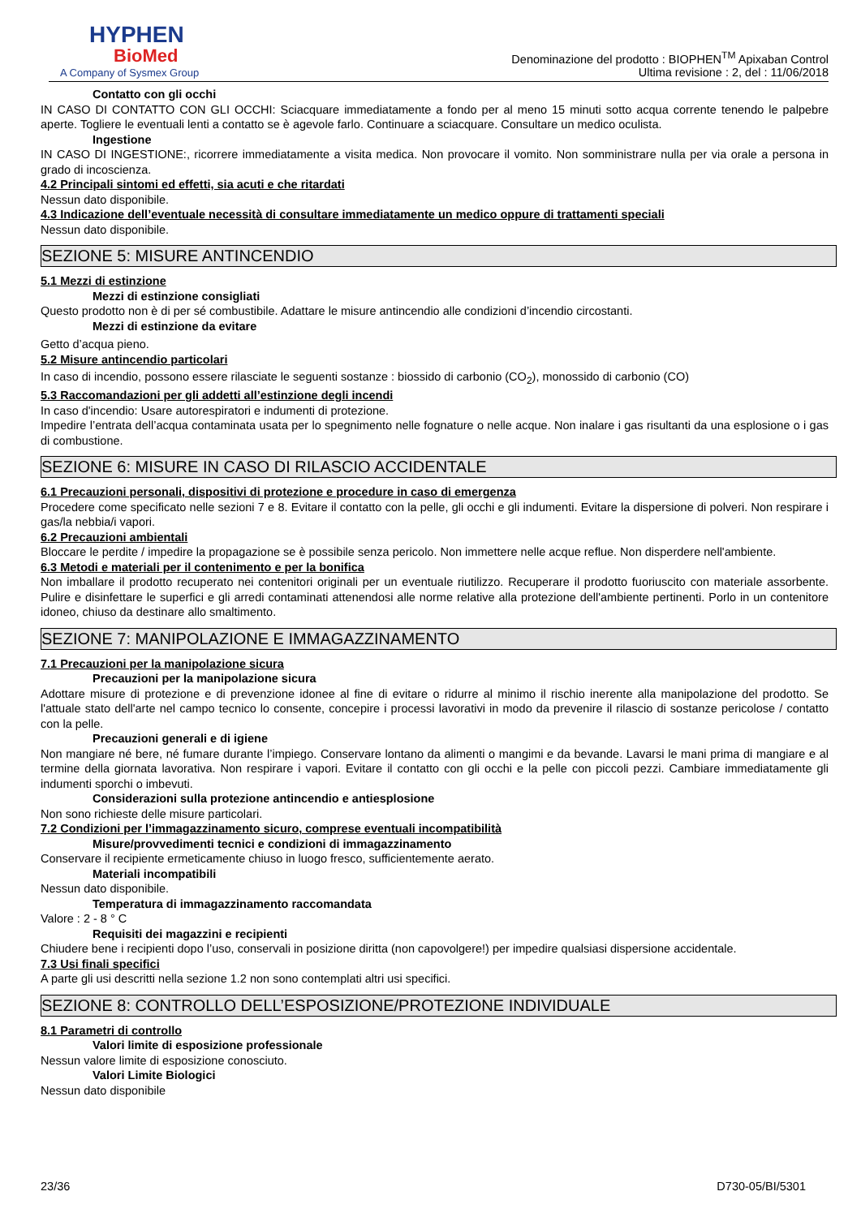HYPHEN
BioMed
A Company of Sysmex Group
Denominazione del prodotto : BIOPHEN<sup>TM</sup> Apixaban Control
Ultima revisione : 2, del : 11/06/2018
Contatto con gli occhi
IN CASO DI CONTATTO CON GLI OCCHI: Sciacquare immediatamente a fondo per al meno 15 minuti sotto acqua corrente tenendo le palpebre aperte. Togliere le eventuali lenti a contatto se è agevole farlo. Continuare a sciacquare. Consultare un medico oculista.
Ingestione
IN CASO DI INGESTIONE:, ricorrere immediatamente a visita medica. Non provocare il vomito. Non somministrare nulla per via orale a persona in grado di incoscienza.
4.2 Principali sintomi ed effetti, sia acuti e che ritardati
Nessun dato disponibile.
4.3 Indicazione dell’eventuale necessità di consultare immediatamente un medico oppure di trattamenti speciali
Nessun dato disponibile.
SEZIONE 5: MISURE ANTINCENDIO
5.1 Mezzi di estinzione
Mezzi di estinzione consigliati
Questo prodotto non è di per sé combustibile. Adattare le misure antincendio alle condizioni d’incendio circostanti.
Mezzi di estinzione da evitare
Getto d’acqua pieno.
5.2 Misure antincendio particolari
In caso di incendio, possono essere rilasciate le seguenti sostanze : biossido di carbonio (CO<sub>2</sub>), monossido di carbonio (CO)
5.3 Raccomandazioni per gli addetti all’estinzione degli incendi
In caso d'incendio: Usare autorespiratori e indumenti di protezione.
Impedire l’entrata dell’acqua contaminata usata per lo spegnimento nelle fognature o nelle acque. Non inalare i gas risultanti da una esplosione o i gas di combustione.
SEZIONE 6: MISURE IN CASO DI RILASCIO ACCIDENTALE
6.1 Precauzioni personali, dispositivi di protezione e procedure in caso di emergenza
Procedere come specificato nelle sezioni 7 e 8. Evitare il contatto con la pelle, gli occhi e gli indumenti. Evitare la dispersione di polveri. Non respirare i gas/la nebbia/i vapori.
6.2 Precauzioni ambientali
Bloccare le perdite / impedire la propagazione se è possibile senza pericolo. Non immettere nelle acque reflue. Non disperdere nell'ambiente.
6.3 Metodi e materiali per il contenimento e per la bonifica
Non imballare il prodotto recuperato nei contenitori originali per un eventuale riutilizzo. Recuperare il prodotto fuoriuscito con materiale assorbente. Pulire e disinfettare le superfici e gli arredi contaminati attenendosi alle norme relative alla protezione dell'ambiente pertinenti. Porlo in un contenitore idoneo, chiuso da destinare allo smaltimento.
SEZIONE 7: MANIPOLAZIONE E IMMAGAZZINAMENTO
7.1 Precauzioni per la manipolazione sicura
Precauzioni per la manipolazione sicura
Adottare misure di protezione e di prevenzione idonee al fine di evitare o ridurre al minimo il rischio inerente alla manipolazione del prodotto. Se l'attuale stato dell'arte nel campo tecnico lo consente, concepire i processi lavorativi in modo da prevenire il rilascio di sostanze pericolose / contatto con la pelle.
Precauzioni generali e di igiene
Non mangiare né bere, né fumare durante l’impiego. Conservare lontano da alimenti o mangimi e da bevande. Lavarsi le mani prima di mangiare e al termine della giornata lavorativa. Non respirare i vapori. Evitare il contatto con gli occhi e la pelle con piccoli pezzi. Cambiare immediatamente gli indumenti sporchi o imbevuti.
Considerazioni sulla protezione antincendio e antiesplosione
Non sono richieste delle misure particolari.
7.2 Condizioni per l’immagazzinamento sicuro, comprese eventuali incompatibilità
Misure/provvedimenti tecnici e condizioni di immagazzinamento
Conservare il recipiente ermeticamente chiuso in luogo fresco, sufficientemente aerato.
Materiali incompatibili
Nessun dato disponibile.
Temperatura di immagazzinamento raccomandata
Valore : 2 - 8 ° C
Requisiti dei magazzini e recipienti
Chiudere bene i recipienti dopo l’uso, conservali in posizione diritta (non capovolgere!) per impedire qualsiasi dispersione accidentale.
7.3 Usi finali specifici
A parte gli usi descritti nella sezione 1.2 non sono contemplati altri usi specifici.
SEZIONE 8: CONTROLLO DELL’ESPOSIZIONE/PROTEZIONE INDIVIDUALE
8.1 Parametri di controllo
Valori limite di esposizione professionale
Nessun valore limite di esposizione conosciuto.
Valori Limite Biologici
Nessun dato disponibile
23/36 D730-05/BI/5301